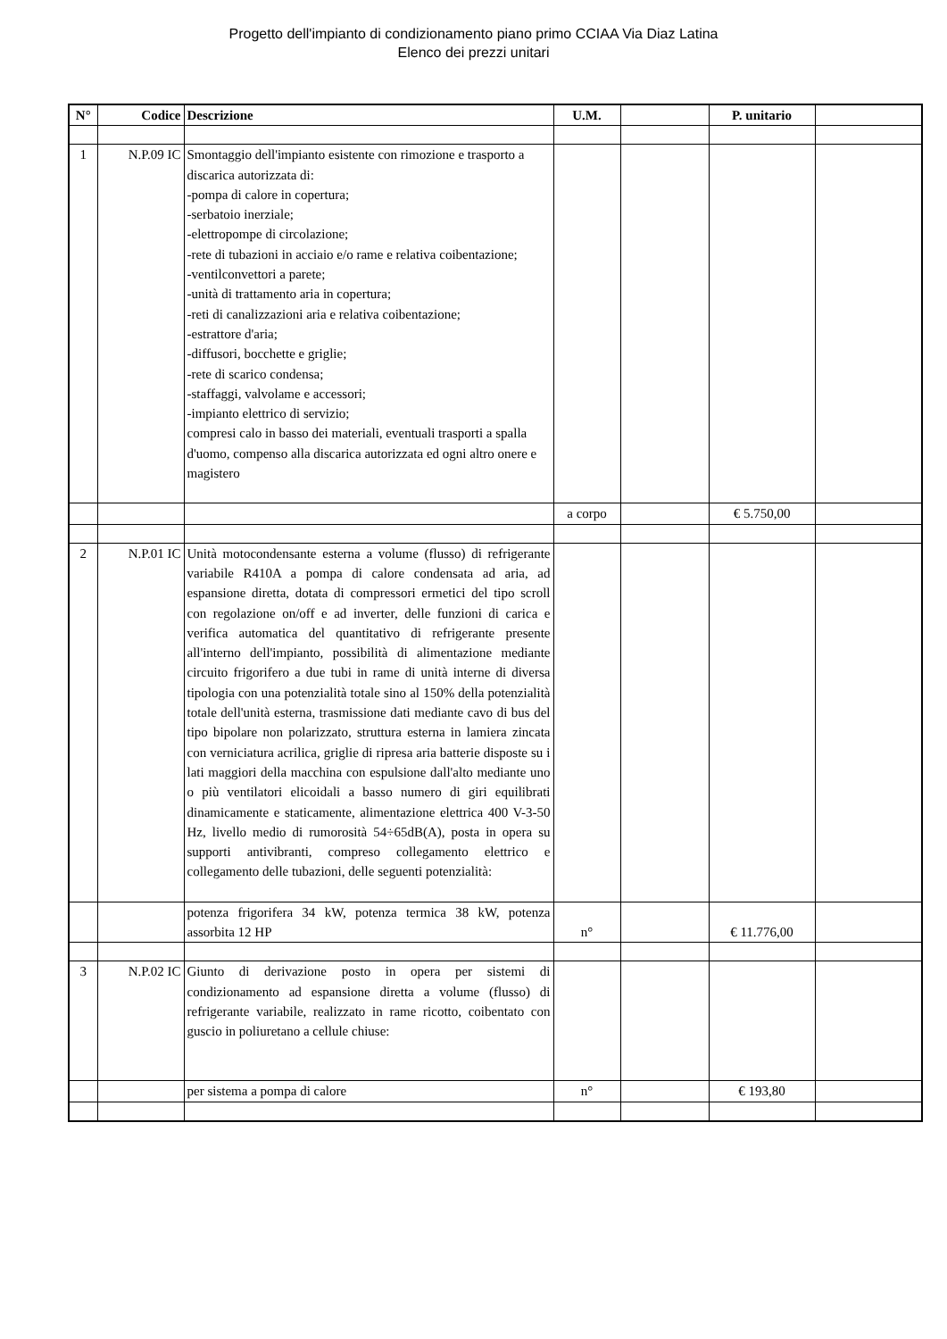Progetto dell'impianto di condizionamento piano primo CCIAA Via Diaz Latina
Elenco dei prezzi unitari
| N° | Codice | Descrizione | U.M. | | P. unitario | |
| --- | --- | --- | --- | --- | --- | --- |
| 1 | N.P.09 IC | Smontaggio dell'impianto esistente con rimozione e trasporto a discarica autorizzata di: -pompa di calore in copertura; -serbatoio inerziale; -elettropompe di circolazione; -rete di tubazioni in acciaio e/o rame e relativa coibentazione; -ventilconvettori a parete; -unità di trattamento aria in copertura; -reti di canalizzazioni aria e relativa coibentazione; -estrattore d'aria; -diffusori, bocchette e griglie; -rete di scarico condensa; -staffaggi, valvolame e accessori; -impianto elettrico di servizio; compresi calo in basso dei materiali, eventuali trasporti a spalla d'uomo, compenso alla discarica autorizzata ed ogni altro onere e magistero | | | | |
| | | | a corpo | | € 5.750,00 | |
| 2 | N.P.01 IC | Unità motocondensante esterna a volume (flusso) di refrigerante variabile R410A a pompa di calore condensata ad aria, ad espansione diretta, dotata di compressori ermetici del tipo scroll con regolazione on/off e ad inverter, delle funzioni di carica e verifica automatica del quantitativo di refrigerante presente all'interno dell'impianto, possibilità di alimentazione mediante circuito frigorifero a due tubi in rame di unità interne di diversa tipologia con una potenzialità totale sino al 150% della potenzialità totale dell'unità esterna, trasmissione dati mediante cavo di bus del tipo bipolare non polarizzato, struttura esterna in lamiera zincata con verniciatura acrilica, griglie di ripresa aria batterie disposte su i lati maggiori della macchina con espulsione dall'alto mediante uno o più ventilatori elicoidali a basso numero di giri equilibrati dinamicamente e staticamente, alimentazione elettrica 400 V-3-50 Hz, livello medio di rumorosità 54÷65dB(A), posta in opera su supporti antivibranti, compreso collegamento elettrico e collegamento delle tubazioni, delle seguenti potenzialità: | | | | |
| | | potenza frigorifera 34 kW, potenza termica 38 kW, potenza assorbita 12 HP | n° | | € 11.776,00 | |
| 3 | N.P.02 IC | Giunto di derivazione posto in opera per sistemi di condizionamento ad espansione diretta a volume (flusso) di refrigerante variabile, realizzato in rame ricotto, coibentato con guscio in poliuretano a cellule chiuse: | | | | |
| | | per sistema a pompa di calore | n° | | € 193,80 | |